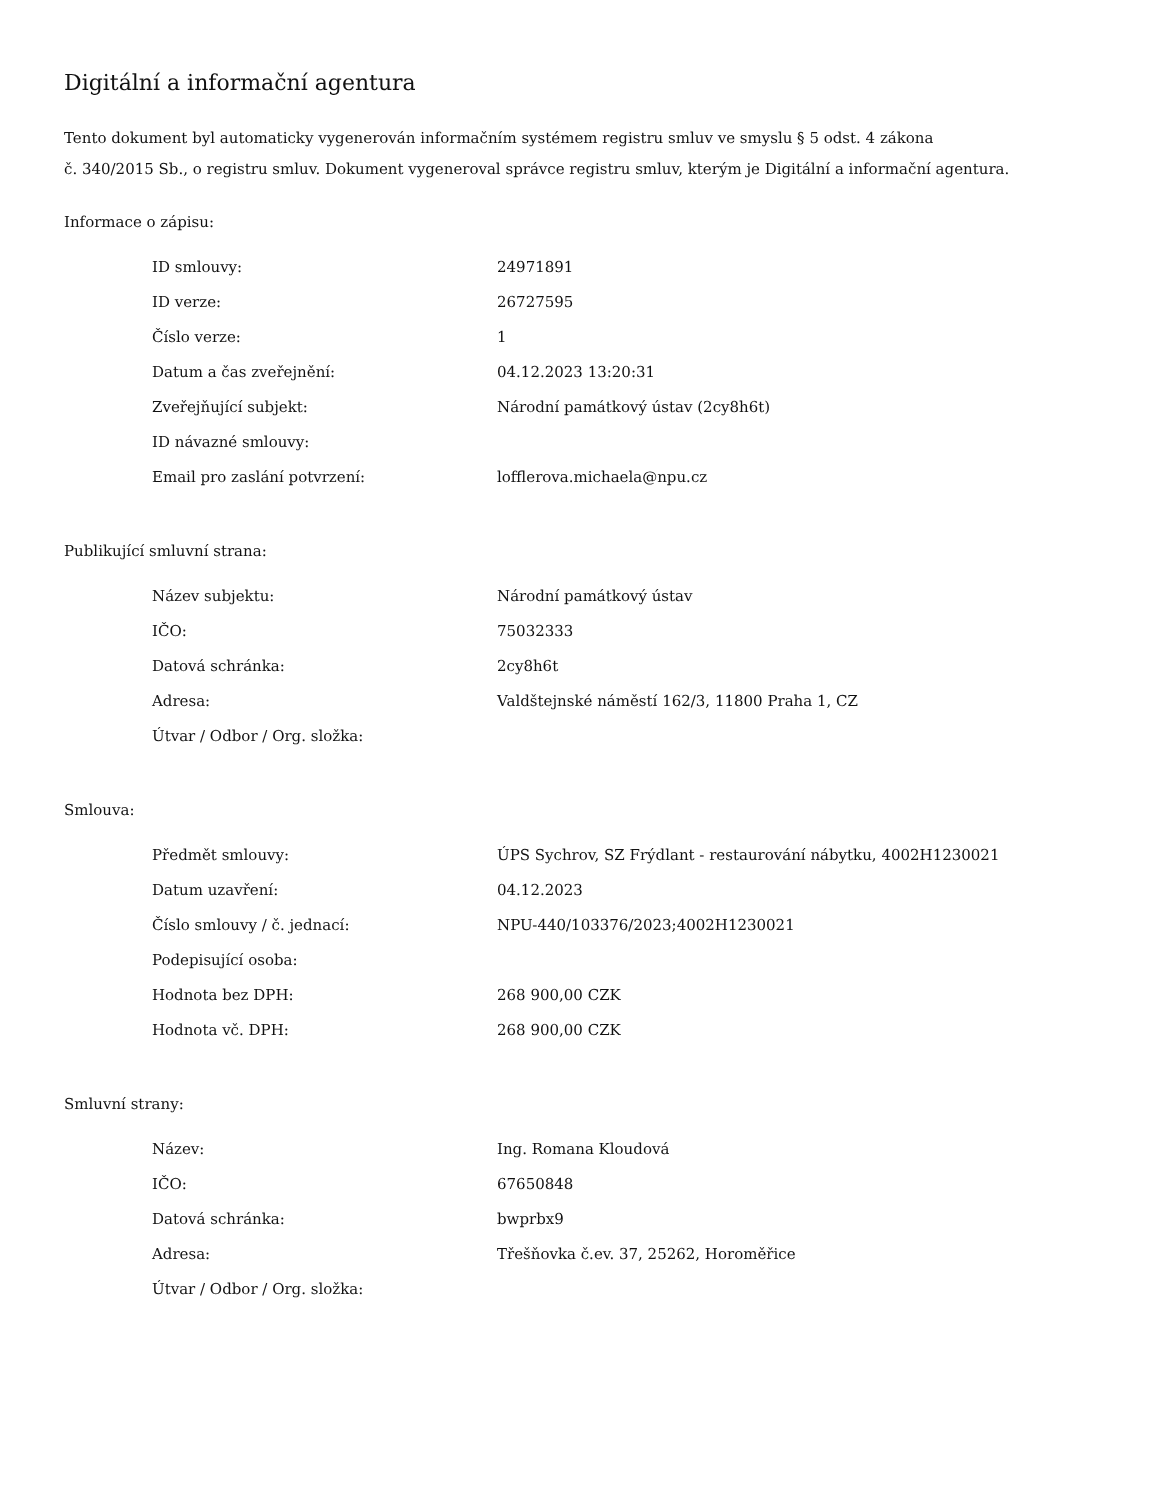Digitální a informační agentura
Tento dokument byl automaticky vygenerován informačním systémem registru smluv ve smyslu § 5 odst. 4 zákona
č. 340/2015 Sb., o registru smluv. Dokument vygeneroval správce registru smluv, kterým je Digitální a informační agentura.
Informace o zápisu:
| ID smlouvy: | 24971891 |
| ID verze: | 26727595 |
| Číslo verze: | 1 |
| Datum a čas zveřejnění: | 04.12.2023 13:20:31 |
| Zveřejňující subjekt: | Národní památkový ústav (2cy8h6t) |
| ID návazné smlouvy: | |
| Email pro zaslání potvrzení: | lofflerova.michaela@npu.cz |
Publikující smluvní strana:
| Název subjektu: | Národní památkový ústav |
| IČO: | 75032333 |
| Datová schránka: | 2cy8h6t |
| Adresa: | Valdštejnské náměstí 162/3, 11800 Praha 1, CZ |
| Útvar / Odbor / Org. složka: | |
Smlouva:
| Předmět smlouvy: | ÚPS Sychrov, SZ Frýdlant - restaurování nábytku, 4002H1230021 |
| Datum uzavření: | 04.12.2023 |
| Číslo smlouvy / č. jednací: | NPU-440/103376/2023;4002H1230021 |
| Podepisující osoba: | |
| Hodnota bez DPH: | 268 900,00 CZK |
| Hodnota vč. DPH: | 268 900,00 CZK |
Smluvní strany:
| Název: | Ing. Romana Kloudová |
| IČO: | 67650848 |
| Datová schránka: | bwprbx9 |
| Adresa: | Třešňovka č.ev. 37, 25262, Horoměřice |
| Útvar / Odbor / Org. složka: | |